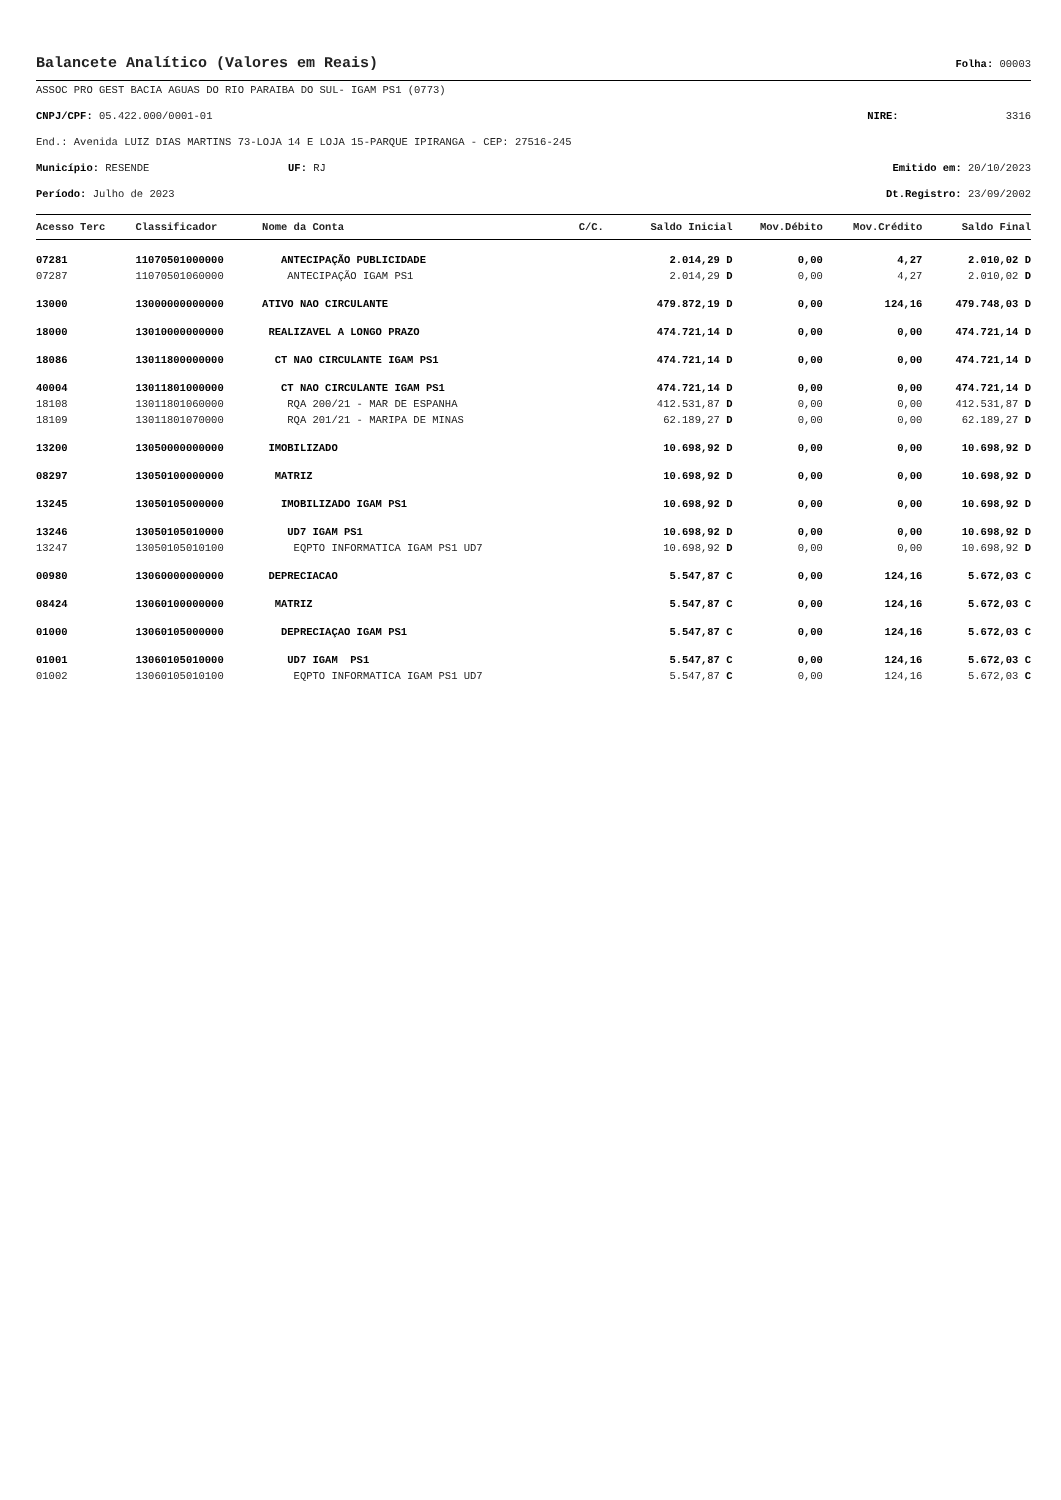Balancete Analítico (Valores em Reais)
Folha: 00003
ASSOC PRO GEST BACIA AGUAS DO RIO PARAIBA DO SUL- IGAM PS1 (0773)
CNPJ/CPF: 05.422.000/0001-01 NIRE: 3316
End.: Avenida LUIZ DIAS MARTINS 73-LOJA 14 E LOJA 15-PARQUE IPIRANGA - CEP: 27516-245
Município: RESENDE UF: RJ Emitido em: 20/10/2023
Período: Julho de 2023 Dt.Registro: 23/09/2002
| Acesso Terc | Classificador | Nome da Conta | C/C. | Saldo Inicial | Mov.Débito | Mov.Crédito | Saldo Final |
| --- | --- | --- | --- | --- | --- | --- | --- |
| 07281 | 11070501000000 | ANTECIPAÇÃO PUBLICIDADE | | 2.014,29 D | 0,00 | 4,27 | 2.010,02 D |
| 07287 | 11070501060000 | ANTECIPAÇÃO IGAM PS1 | | 2.014,29 D | 0,00 | 4,27 | 2.010,02 D |
| 13000 | 13000000000000 | ATIVO NAO CIRCULANTE | | 479.872,19 D | 0,00 | 124,16 | 479.748,03 D |
| 18000 | 13010000000000 | REALIZAVEL A LONGO PRAZO | | 474.721,14 D | 0,00 | 0,00 | 474.721,14 D |
| 18086 | 13011800000000 | CT NAO CIRCULANTE IGAM PS1 | | 474.721,14 D | 0,00 | 0,00 | 474.721,14 D |
| 40004 | 13011801000000 | CT NAO CIRCULANTE IGAM PS1 | | 474.721,14 D | 0,00 | 0,00 | 474.721,14 D |
| 18108 | 13011801060000 | RQA 200/21 - MAR DE ESPANHA | | 412.531,87 D | 0,00 | 0,00 | 412.531,87 D |
| 18109 | 13011801070000 | RQA 201/21 - MARIPA DE MINAS | | 62.189,27 D | 0,00 | 0,00 | 62.189,27 D |
| 13200 | 13050000000000 | IMOBILIZADO | | 10.698,92 D | 0,00 | 0,00 | 10.698,92 D |
| 08297 | 13050100000000 | MATRIZ | | 10.698,92 D | 0,00 | 0,00 | 10.698,92 D |
| 13245 | 13050105000000 | IMOBILIZADO IGAM PS1 | | 10.698,92 D | 0,00 | 0,00 | 10.698,92 D |
| 13246 | 13050105010000 | UD7 IGAM PS1 | | 10.698,92 D | 0,00 | 0,00 | 10.698,92 D |
| 13247 | 13050105010100 | EQPTO INFORMATICA IGAM PS1 UD7 | | 10.698,92 D | 0,00 | 0,00 | 10.698,92 D |
| 00980 | 13060000000000 | DEPRECIACAO | | 5.547,87 C | 0,00 | 124,16 | 5.672,03 C |
| 08424 | 13060100000000 | MATRIZ | | 5.547,87 C | 0,00 | 124,16 | 5.672,03 C |
| 01000 | 13060105000000 | DEPRECIAÇAO IGAM PS1 | | 5.547,87 C | 0,00 | 124,16 | 5.672,03 C |
| 01001 | 13060105010000 | UD7 IGAM PS1 | | 5.547,87 C | 0,00 | 124,16 | 5.672,03 C |
| 01002 | 13060105010100 | EQPTO INFORMATICA IGAM PS1 UD7 | | 5.547,87 C | 0,00 | 124,16 | 5.672,03 C |